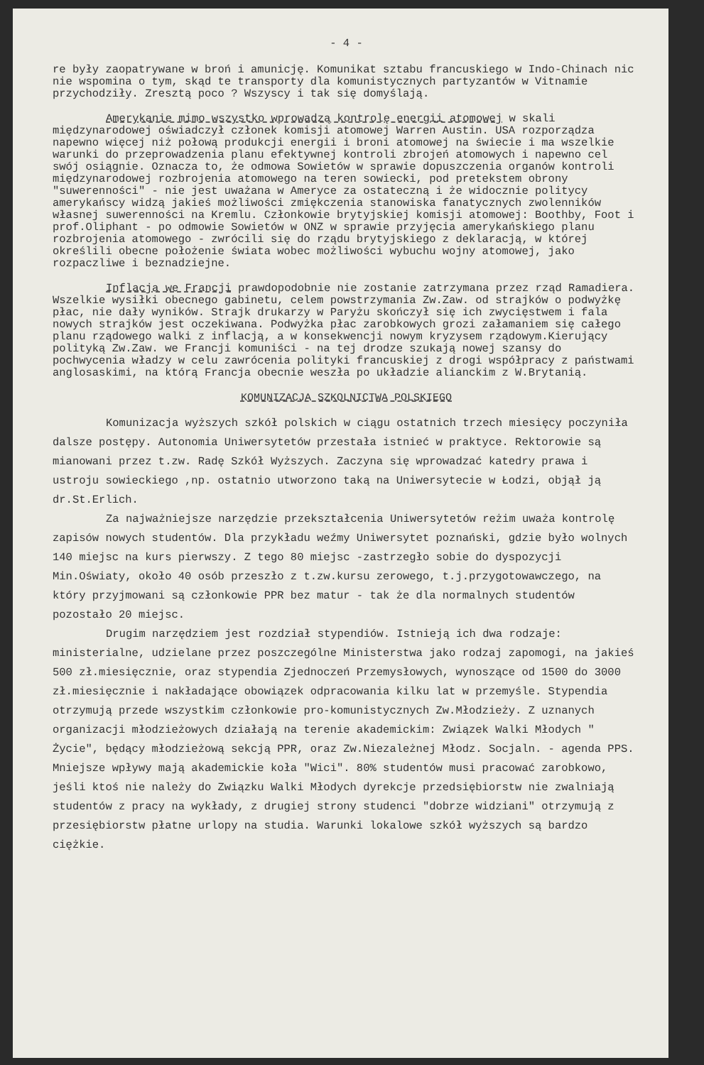- 4 -
re były zaopatrywane w broń i amunicję. Komunikat sztabu francuskiego w Indo-Chinach nic nie wspomina o tym, skąd te transporty dla komunistycznych partyzantów w Vitnamie przychodziły. Zresztą poco ? Wszyscy i tak się domyślają.
Amerykanie mimo wszystko wprowadzą kontrolę energii atomowej w skali międzynarodowej oświadczył członek komisji atomowej Warren Austin. USA rozporządza napewno więcej niż połową produkcji energii i broni atomowej na świecie i ma wszelkie warunki do przeprowadzenia planu efektywnej kontroli zbrojeń atomowych i napewno cel swój osiągnie. Oznacza to, że odmowa Sowietów w sprawie dopuszczenia organów kontroli międzynarodowej rozbrojenia atomowego na teren sowiecki, pod pretekstem obrony "suwerenności" - nie jest uważana w Ameryce za ostateczną i że widocznie politycy amerykańscy widzą jakieś możliwości zmiękczenia stanowiska fanatycznych zwolenników własnej suwerenności na Kremlu. Członkowie brytyjskiej komisji atomowej: Boothby, Foot i prof.Oliphant - po odmowie Sowietów w ONZ w sprawie przyjęcia amerykańskiego planu rozbrojenia atomowego - zwrócili się do rządu brytyjskiego z deklaracją, w której określili obecne położenie świata wobec możliwości wybuchu wojny atomowej, jako rozpaczliwe i beznadziejne.
Inflacja we Francji prawdopodobnie nie zostanie zatrzymana przez rząd Ramadiera. Wszelkie wysiłki obecnego gabinetu, celem powstrzymania Zw.Zaw. od strajków o podwyżkę płac, nie dały wyników. Strajk drukarzy w Paryżu skończył się ich zwycięstwem i fala nowych strajków jest oczekiwana. Podwyżka płac zarobkowych grozi załamaniem się całego planu rządowego walki z inflacją, a w konsekwencji nowym kryzysem rządowym.Kierujący polityką Zw.Zaw. we Francji komuniści - na tej drodze szukają nowej szansy do pochwycenia władzy w celu zawrócenia polityki francuskiej z drogi współpracy z państwami anglosaskimi, na którą Francja obecnie weszła po układzie alianckim z W.Brytanią.
KOMUNIZACJA SZKOLNICTWA POLSKIEGO
Komunizacja wyższych szkół polskich w ciągu ostatnich trzech miesięcy poczyniła dalsze postępy. Autonomia Uniwersytetów przestała istnieć w praktyce. Rektorowie są mianowani przez t.zw. Radę Szkół Wyższych. Zaczyna się wprowadzać katedry prawa i ustroju sowieckiego ,np. ostatnio utworzono taką na Uniwersytecie w Łodzi, objął ją dr.St.Erlich.
Za najważniejsze narzędzie przekształcenia Uniwersytetów reżim uważa kontrolę zapisów nowych studentów. Dla przykładu weźmy Uniwersytet poznański, gdzie było wolnych 140 miejsc na kurs pierwszy. Z tego 80 miejsc -zastrzegło sobie do dyspozycji Min.Oświaty, około 40 osób przeszło z t.zw.kursu zerowego, t.j.przygotowawczego, na który przyjmowani są członkowie PPR bez matur - tak że dla normalnych studentów pozostało 20 miejsc.
Drugim narzędziem jest rozdział stypendiów. Istnieją ich dwa rodzaje: ministerialne, udzielane przez poszczególne Ministerstwa jako rodzaj zapomogi, na jakieś 500 zł.miesięcznie, oraz stypendia Zjednoczeń Przemysłowych, wynoszące od 1500 do 3000 zł.miesięcznie i nakładające obowiązek odpracowania kilku lat w przemyśle. Stypendia otrzymują przede wszystkim członkowie pro-komunistycznych Zw.Młodzieży. Z uznanych organizacji młodzieżowych działają na terenie akademickim: Związek Walki Młodych " Życie", będący młodzieżową sekcją PPR, oraz Zw.Niezależnej Młodz. Socjaln. - agenda PPS. Mniejsze wpływy mają akademickie koła "Wici". 80% studentów musi pracować zarobkowo, jeśli ktoś nie należy do Związku Walki Młodych dyrekcje przedsiębiorstw nie zwalniają studentów z pracy na wykłady, z drugiej strony studenci "dobrze widziani" otrzymują z przesiębiorstw płatne urlopy na studia. Warunki lokalowe szkół wyższych są bardzo ciężkie.